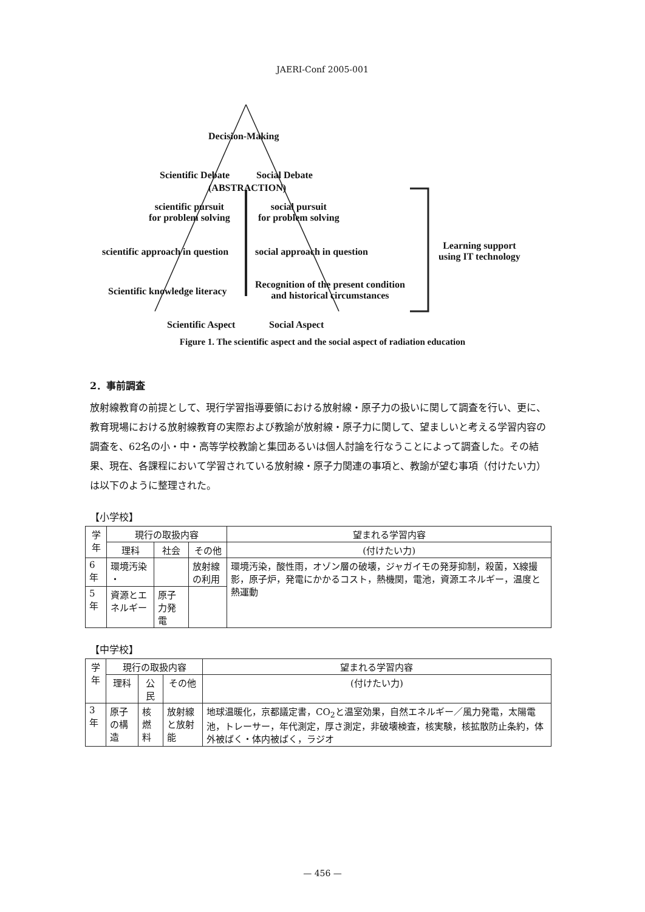JAERI-Conf 2005-001
Decision-Making
Scientific Debate Social Debate
(ABSTRACTION)
scientific pursuit
for problem solving
social pursuit
for problem solving
scientific approach in question
social approach in question
Scientific knowledge literacy
Recognition of the present condition
and historical circumstances
Scientific Aspect Social Aspect
Learning support
using IT technology
Figure 1. The scientific aspect and the social aspect of radiation education
2．事前調査
放射線教育の前提として、現行学習指導要領における放射線・原子力の扱いに関して調査を行い、更に、教育現場における放射線教育の実際および教諭が放射線・原子力に関して、望ましいと考える学習内容の調査を、62名の小・中・高等学校教諭と集団あるいは個人討論を行なうことによって調査した。その結果、現在、各課程において学習されている放射線・原子力関連の事項と、教諭が望む事項（付けたい力）は以下のように整理された。
【小学校】
| 学年 | 現行の取扱内容 | | | 望まれる学習内容 |
| --- | --- | --- | --- | --- |
| | 理科 | 社会 | その他 | (付けたい力) |
| 6年 | 環境汚染 ・ | | 放射線の利用 | 環境汚染，酸性雨，オゾン層の破壊，ジャガイモの発芽抑制，殺菌，X線撮影，原子炉，発電にかかるコスト，熱機関，電池，資源エネルギー，温度と熱運動 |
| 5年 | 資源とエネルギー | 原子力発電 | | |
【中学校】
| 学年 | 現行の取扱内容 | | | 望まれる学習内容 |
| --- | --- | --- | --- | --- |
| | 理科 | 公民 | その他 | (付けたい力) |
| 3年 | 原子の構造 | 核燃料 | 放射線と放射能 | 地球温暖化，京都議定書，CO<sub>2</sub>と温室効果，自然エネルギー／風力発電，太陽電池，トレーサー，年代測定，厚さ測定，非破壊検査，核実験，核拡散防止条約，体外被ばく・体内被ばく，ラジオ |
— 456 —